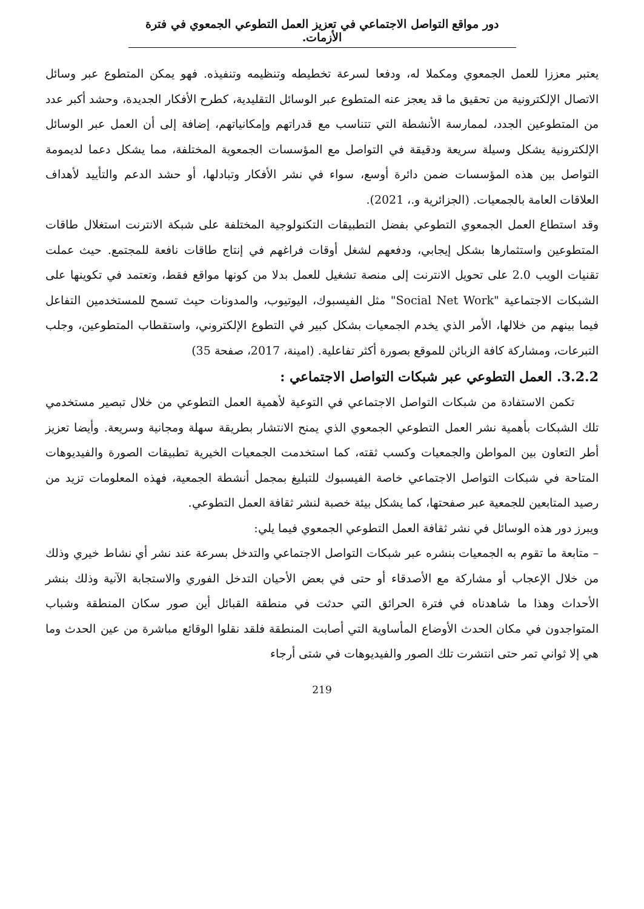دور مواقع التواصل الاجتماعي في تعزيز العمل التطوعي الجمعوي في فترة الأزمات.
يعتبر معززا للعمل الجمعوي ومكملا له، ودفعا لسرعة تخطيطه وتنظيمه وتنفيذه. فهو يمكن المتطوع عبر وسائل الاتصال الإلكترونية من تحقيق ما قد يعجز عنه المتطوع عبر الوسائل التقليدية، كطرح الأفكار الجديدة، وحشد أكبر عدد من المتطوعين الجدد، لممارسة الأنشطة التي تتناسب مع قدراتهم وإمكانياتهم، إضافة إلى أن العمل عبر الوسائل الإلكترونية يشكل وسيلة سريعة ودقيقة في التواصل مع المؤسسات الجمعوية المختلفة، مما يشكل دعما لديمومة التواصل بين هذه المؤسسات ضمن دائرة أوسع، سواء في نشر الأفكار وتبادلها، أو حشد الدعم والتأييد لأهداف العلاقات العامة بالجمعيات. (الجزائرية و.، 2021).
وقد استطاع العمل الجمعوي التطوعي بفضل التطبيقات التكنولوجية المختلفة على شبكة الانترنت استغلال طاقات المتطوعين واستثمارها بشكل إيجابي، ودفعهم لشغل أوقات فراغهم في إنتاج طاقات نافعة للمجتمع. حيث عملت تقنيات الويب 2.0 على تحويل الانترنت إلى منصة تشغيل للعمل بدلا من كونها مواقع فقط، وتعتمد في تكوينها على الشبكات الاجتماعية "Social Net Work" مثل الفيسبوك، اليوتيوب، والمدونات حيث تسمح للمستخدمين التفاعل فيما بينهم من خلالها، الأمر الذي يخدم الجمعيات بشكل كبير في التطوع الإلكتروني، واستقطاب المتطوعين، وجلب التبرعات، ومشاركة كافة الزبائن للموقع بصورة أكثر تفاعلية. (امينة، 2017، صفحة 35)
3.2.2. العمل التطوعي عبر شبكات التواصل الاجتماعي :
تكمن الاستفادة من شبكات التواصل الاجتماعي في التوعية لأهمية العمل التطوعي من خلال تبصير مستخدمي تلك الشبكات بأهمية نشر العمل التطوعي الجمعوي الذي يمنح الانتشار بطريقة سهلة ومجانية وسريعة. وأيضا تعزيز أطر التعاون بين المواطن والجمعيات وكسب ثقته، كما استخدمت الجمعيات الخيرية تطبيقات الصورة والفيديوهات المتاحة في شبكات التواصل الاجتماعي خاصة الفيسبوك للتبليغ بمجمل أنشطة الجمعية، فهذه المعلومات تزيد من رصيد المتابعين للجمعية عبر صفحتها، كما يشكل بيئة خصبة لنشر ثقافة العمل التطوعي.
ويبرز دور هذه الوسائل في نشر ثقافة العمل التطوعي الجمعوي فيما يلي:
– متابعة ما تقوم به الجمعيات بنشره عبر شبكات التواصل الاجتماعي والتدخل بسرعة عند نشر أي نشاط خيري وذلك من خلال الإعجاب أو مشاركة مع الأصدقاء أو حتى في بعض الأحيان التدخل الفوري والاستجابة الآنية وذلك بنشر الأحداث وهذا ما شاهدناه في فترة الحرائق التي حدثت في منطقة القبائل أين صور سكان المنطقة وشباب المتواجدون في مكان الحدث الأوضاع المأساوية التي أصابت المنطقة فلقد نقلوا الوقائع مباشرة من عين الحدث وما هي إلا ثواني تمر حتى انتشرت تلك الصور والفيديوهات في شتى أرجاء
219